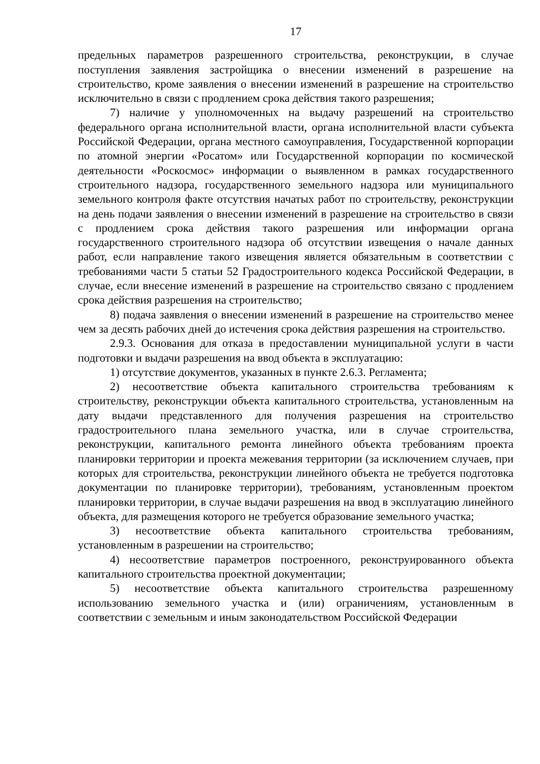17
предельных параметров разрешенного строительства, реконструкции, в случае поступления заявления застройщика о внесении изменений в разрешение на строительство, кроме заявления о внесении изменений в разрешение на строительство исключительно в связи с продлением срока действия такого разрешения;
7) наличие у уполномоченных на выдачу разрешений на строительство федерального органа исполнительной власти, органа исполнительной власти субъекта Российской Федерации, органа местного самоуправления, Государственной корпорации по атомной энергии «Росатом» или Государственной корпорации по космической деятельности «Роскосмос» информации о выявленном в рамках государственного строительного надзора, государственного земельного надзора или муниципального земельного контроля факте отсутствия начатых работ по строительству, реконструкции на день подачи заявления о внесении изменений в разрешение на строительство в связи с продлением срока действия такого разрешения или информации органа государственного строительного надзора об отсутствии извещения о начале данных работ, если направление такого извещения является обязательным в соответствии с требованиями части 5 статьи 52 Градостроительного кодекса Российской Федерации, в случае, если внесение изменений в разрешение на строительство связано с продлением срока действия разрешения на строительство;
8) подача заявления о внесении изменений в разрешение на строительство менее чем за десять рабочих дней до истечения срока действия разрешения на строительство.
2.9.3. Основания для отказа в предоставлении муниципальной услуги в части подготовки и выдачи разрешения на ввод объекта в эксплуатацию:
1) отсутствие документов, указанных в пункте 2.6.3. Регламента;
2) несоответствие объекта капитального строительства требованиям к строительству, реконструкции объекта капитального строительства, установленным на дату выдачи представленного для получения разрешения на строительство градостроительного плана земельного участка, или в случае строительства, реконструкции, капитального ремонта линейного объекта требованиям проекта планировки территории и проекта межевания территории (за исключением случаев, при которых для строительства, реконструкции линейного объекта не требуется подготовка документации по планировке территории), требованиям, установленным проектом планировки территории, в случае выдачи разрешения на ввод в эксплуатацию линейного объекта, для размещения которого не требуется образование земельного участка;
3) несоответствие объекта капитального строительства требованиям, установленным в разрешении на строительство;
4) несоответствие параметров построенного, реконструированного объекта капитального строительства проектной документации;
5) несоответствие объекта капитального строительства разрешенному использованию земельного участка и (или) ограничениям, установленным в соответствии с земельным и иным законодательством Российской Федерации